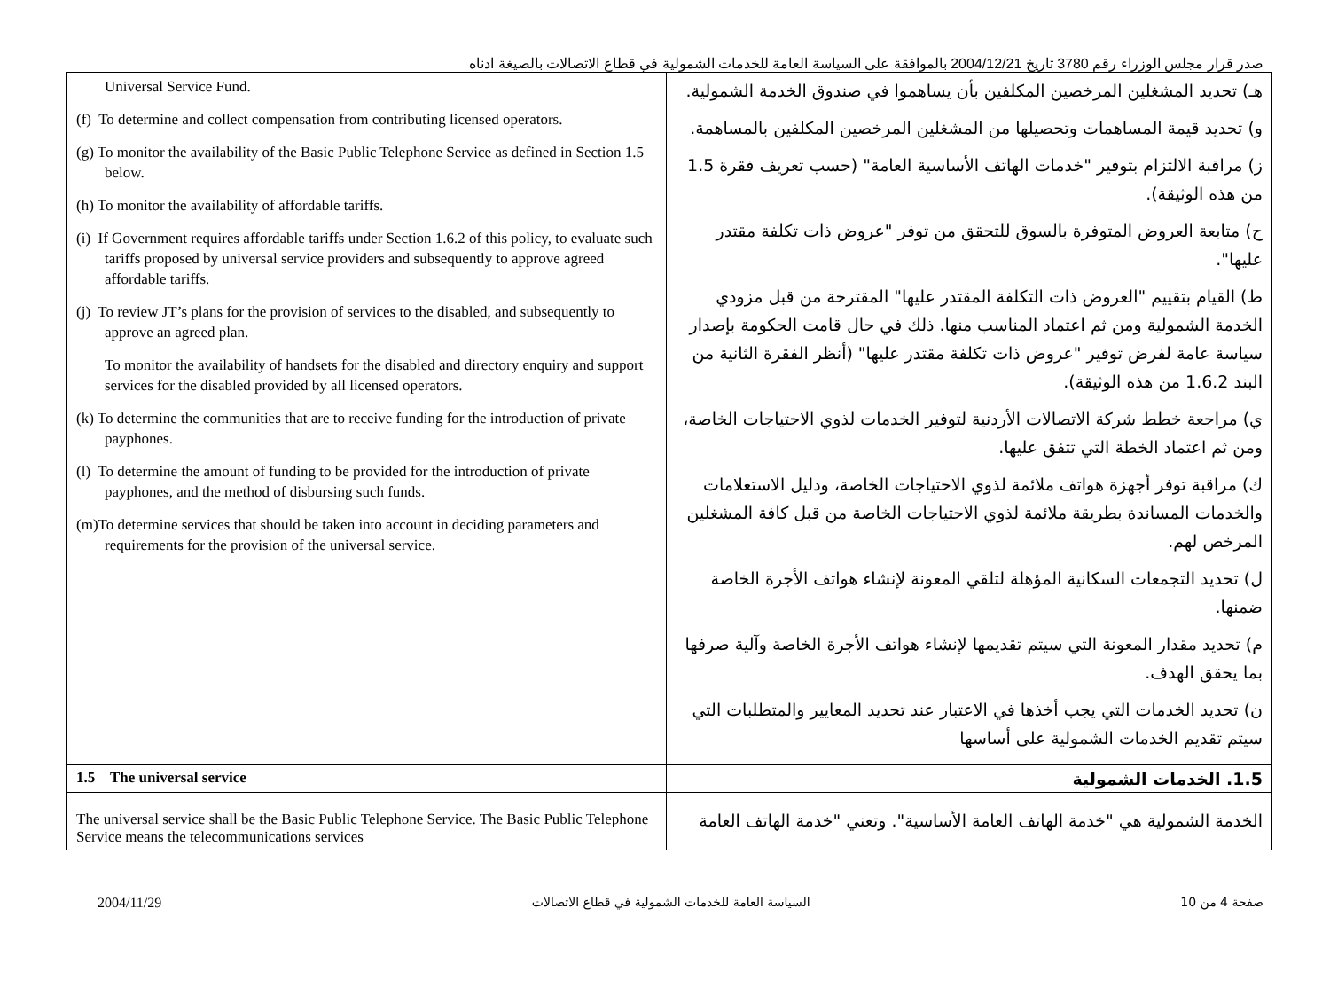صدر قرار مجلس الوزراء رقم 3780 تاريخ 2004/12/21 بالموافقة على السياسة العامة للخدمات الشمولية في قطاع الاتصالات بالصيغة ادناه
| Universal Service Fund. (f) To determine and collect compensation from contributing licensed operators. (g) To monitor the availability of the Basic Public Telephone Service as defined in Section 1.5 below. (h) To monitor the availability of affordable tariffs. (i) If Government requires affordable tariffs under Section 1.6.2 of this policy, to evaluate such tariffs proposed by universal service providers and subsequently to approve agreed affordable tariffs. (j) To review JT’s plans for the provision of services to the disabled, and subsequently to approve an agreed plan. To monitor the availability of handsets for the disabled and directory enquiry and support services for the disabled provided by all licensed operators. (k) To determine the communities that are to receive funding for the introduction of private payphones. (l) To determine the amount of funding to be provided for the introduction of private payphones, and the method of disbursing such funds. (m)To determine services that should be taken into account in deciding parameters and requirements for the provision of the universal service. | هـ) تحديد المشغلين المرخصين المكلفين بأن يساهموا في صندوق الخدمة الشمولية. و) تحديد قيمة المساهمات وتحصيلها من المشغلين المرخصين المكلفين بالمساهمة. ز) مراقبة الالتزام بتوفير "خدمات الهاتف الأساسية العامة" (حسب تعريف فقرة 1.5 من هذه الوثيقة). ح) متابعة العروض المتوفرة بالسوق للتحقق من توفر "عروض ذات تكلفة مقتدر عليها". ط) القيام بتقييم "العروض ذات التكلفة المقتدر عليها" المقترحة من قبل مزودي الخدمة الشمولية ومن ثم اعتماد المناسب منها. ذلك في حال قامت الحكومة بإصدار سياسة عامة لفرض توفير "عروض ذات تكلفة مقتدر عليها" (أنظر الفقرة الثانية من البند 1.6.2 من هذه الوثيقة). ي) مراجعة خطط شركة الاتصالات الأردنية لتوفير الخدمات لذوي الاحتياجات الخاصة، ومن ثم اعتماد الخطة التي تتفق عليها. ك) مراقبة توفر أجهزة هواتف ملائمة لذوي الاحتياجات الخاصة، ودليل الاستعلامات والخدمات المساندة بطريقة ملائمة لذوي الاحتياجات الخاصة من قبل كافة المشغلين المرخص لهم. ل) تحديد التجمعات السكانية المؤهلة لتلقي المعونة لإنشاء هواتف الأجرة الخاصة ضمنها. م) تحديد مقدار المعونة التي سيتم تقديمها لإنشاء هواتف الأجرة الخاصة وآلية صرفها بما يحقق الهدف. ن) تحديد الخدمات التي يجب أخذها في الاعتبار عند تحديد المعايير والمتطلبات التي سيتم تقديم الخدمات الشمولية على أساسها |
| 1.5 The universal service | 1.5. الخدمات الشمولية |
| The universal service shall be the Basic Public Telephone Service. The Basic Public Telephone Service means the telecommunications services | الخدمة الشمولية هي "خدمة الهاتف العامة الأساسية". وتعني "خدمة الهاتف العامة |
2004/11/29 السياسة العامة للخدمات الشمولية في قطاع الاتصالات صفحة 4 من 10